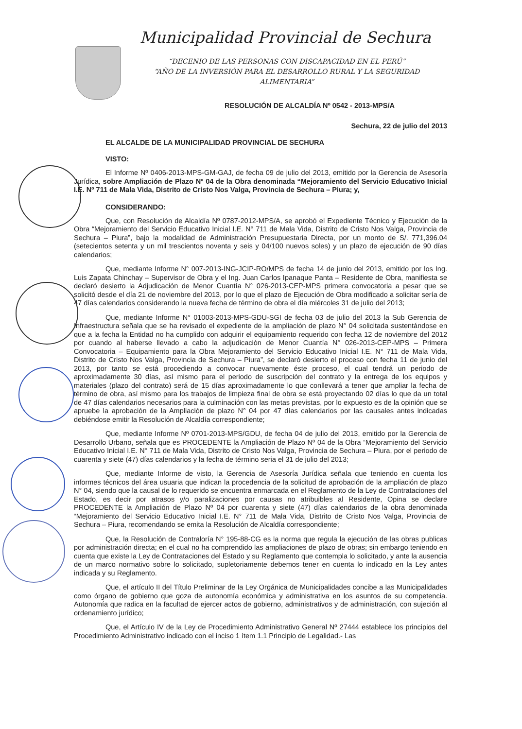Municipalidad Provincial de Sechura
“DECENIO DE LAS PERSONAS CON DISCAPACIDAD EN EL PERÚ”
“AÑO DE LA INVERSIÓN PARA EL DESARROLLO RURAL Y LA SEGURIDAD ALIMENTARIA”
RESOLUCIÓN DE ALCALDÍA Nº 0542 - 2013-MPS/A
Sechura, 22 de julio del 2013
EL ALCALDE DE LA MUNICIPALIDAD PROVINCIAL DE SECHURA
VISTO:
El Informe Nº 0406-2013-MPS-GM-GAJ, de fecha 09 de julio del 2013, emitido por la Gerencia de Asesoría Jurídica, sobre Ampliación de Plazo Nº 04 de la Obra denominada “Mejoramiento del Servicio Educativo Inicial I.E. Nº 711 de Mala Vida, Distrito de Cristo Nos Valga, Provincia de Sechura – Piura; y,
CONSIDERANDO:
Que, con Resolución de Alcaldía Nº 0787-2012-MPS/A, se aprobó el Expediente Técnico y Ejecución de la Obra “Mejoramiento del Servicio Educativo Inicial I.E. N° 711 de Mala Vida, Distrito de Cristo Nos Valga, Provincia de Sechura – Piura”, bajo la modalidad de Administración Presupuestaria Directa, por un monto de S/. 771,396.04 (setecientos setenta y un mil trescientos noventa y seis y 04/100 nuevos soles) y un plazo de ejecución de 90 días calendarios;
Que, mediante Informe N° 007-2013-ING-JCIP-RO/MPS de fecha 14 de junio del 2013, emitido por los Ing. Luis Zapata Chinchay – Supervisor de Obra y el Ing. Juan Carlos Ipanaque Panta – Residente de Obra, manifiesta se declaró desierto la Adjudicación de Menor Cuantía N° 026-2013-CEP-MPS primera convocatoria a pesar que se solicitó desde el día 21 de noviembre del 2013, por lo que el plazo de Ejecución de Obra modificado a solicitar sería de 47 días calendarios considerando la nueva fecha de término de obra el día miércoles 31 de julio del 2013;
Que, mediante Informe N° 01003-2013-MPS-GDU-SGI de fecha 03 de julio del 2013 la Sub Gerencia de Infraestructura señala que se ha revisado el expediente de la ampliación de plazo N° 04 solicitada sustentándose en que a la fecha la Entidad no ha cumplido con adquirir el equipamiento requerido con fecha 12 de noviembre del 2012 por cuando al haberse llevado a cabo la adjudicación de Menor Cuantía N° 026-2013-CEP-MPS – Primera Convocatoria – Equipamiento para la Obra Mejoramiento del Servicio Educativo Inicial I.E. N° 711 de Mala Vida, Distrito de Cristo Nos Valga, Provincia de Sechura – Piura”, se declaró desierto el proceso con fecha 11 de junio del 2013, por tanto se está procediendo a convocar nuevamente éste proceso, el cual tendrá un periodo de aproximadamente 30 días, así mismo para el periodo de suscripción del contrato y la entrega de los equipos y materiales (plazo del contrato) será de 15 días aproximadamente lo que conllevará a tener que ampliar la fecha de término de obra, así mismo para los trabajos de limpieza final de obra se está proyectando 02 días lo que da un total de 47 días calendarios necesarios para la culminación con las metas previstas, por lo expuesto es de la opinión que se apruebe la aprobación de la Ampliación de plazo N° 04 por 47 días calendarios por las causales antes indicadas debiéndose emitir la Resolución de Alcaldía correspondiente;
Que, mediante Informe Nº 0701-2013-MPS/GDU, de fecha 04 de julio del 2013, emitido por la Gerencia de Desarrollo Urbano, señala que es PROCEDENTE la Ampliación de Plazo Nº 04 de la Obra “Mejoramiento del Servicio Educativo Inicial I.E. N° 711 de Mala Vida, Distrito de Cristo Nos Valga, Provincia de Sechura – Piura, por el periodo de cuarenta y siete (47) días calendarios y la fecha de término seria el 31 de julio del 2013;
Que, mediante Informe de visto, la Gerencia de Asesoría Jurídica señala que teniendo en cuenta los informes técnicos del área usuaria que indican la procedencia de la solicitud de aprobación de la ampliación de plazo N° 04, siendo que la causal de lo requerido se encuentra enmarcada en el Reglamento de la Ley de Contrataciones del Estado, es decir por atrasos y/o paralizaciones por causas no atribuibles al Residente, Opina se declare PROCEDENTE la Ampliación de Plazo Nº 04 por cuarenta y siete (47) días calendarios de la obra denominada “Mejoramiento del Servicio Educativo Inicial I.E. N° 711 de Mala Vida, Distrito de Cristo Nos Valga, Provincia de Sechura – Piura, recomendando se emita la Resolución de Alcaldía correspondiente;
Que, la Resolución de Contraloría N° 195-88-CG es la norma que regula la ejecución de las obras publicas por administración directa; en el cual no ha comprendido las ampliaciones de plazo de obras; sin embargo teniendo en cuenta que existe la Ley de Contrataciones del Estado y su Reglamento que contempla lo solicitado, y ante la ausencia de un marco normativo sobre lo solicitado, supletoriamente debemos tener en cuenta lo indicado en la Ley antes indicada y su Reglamento.
Que, el artículo II del Título Preliminar de la Ley Orgánica de Municipalidades concibe a las Municipalidades como órgano de gobierno que goza de autonomía económica y administrativa en los asuntos de su competencia. Autonomía que radica en la facultad de ejercer actos de gobierno, administrativos y de administración, con sujeción al ordenamiento jurídico;
Que, el Artículo IV de la Ley de Procedimiento Administrativo General Nº 27444 establece los principios del Procedimiento Administrativo indicado con el inciso 1 ítem 1.1 Principio de Legalidad.- Las